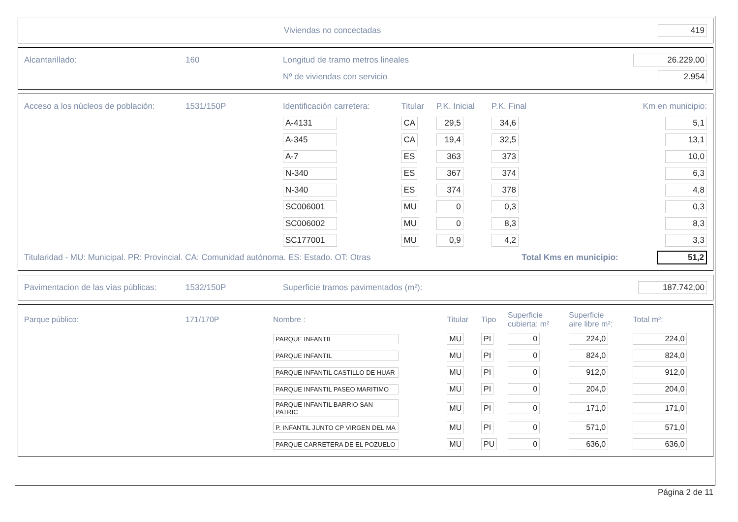| | Viviendas no concectadas | 419 |
| Alcantarillado: | 160 | Longitud de tramo metros lineales | 26.229,00 |
| | | Nº de viviendas con servicio | 2.954 |
| Acceso a los núcleos de población: | 1531/150P | Identificación carretera: | Titular | P.K. Inicial | P.K. Final | Km en municipio: |
| | | A-4131 | CA | 29,5 | 34,6 | 5,1 |
| | | A-345 | CA | 19,4 | 32,5 | 13,1 |
| | | A-7 | ES | 363 | 373 | 10,0 |
| | | N-340 | ES | 367 | 374 | 6,3 |
| | | N-340 | ES | 374 | 378 | 4,8 |
| | | SC006001 | MU | 0 | 0,3 | 0,3 |
| | | SC006002 | MU | 0 | 8,3 | 8,3 |
| | | SC177001 | MU | 0,9 | 4,2 | 3,3 |
| Titularidad - MU: Municipal. PR: Provincial. CA: Comunidad autónoma. ES: Estado. OT: Otras | | | | | Total Kms en municipio: | 51,2 |
| Pavimentacion de las vías públicas: | 1532/150P | Superficie tramos pavimentados (m²): | 187.742,00 |
| Parque público: | 171/170P | Nombre : | Titular | Tipo | Superficie cubierta: m² | Superficie aire libre m²: | Total m²: |
| | | PARQUE INFANTIL | MU | PI | 0 | 224,0 | 224,0 |
| | | PARQUE INFANTIL | MU | PI | 0 | 824,0 | 824,0 |
| | | PARQUE INFANTIL CASTILLO DE HUAR | MU | PI | 0 | 912,0 | 912,0 |
| | | PARQUE INFANTIL PASEO MARITIMO | MU | PI | 0 | 204,0 | 204,0 |
| | | PARQUE INFANTIL BARRIO SAN PATRIC | MU | PI | 0 | 171,0 | 171,0 |
| | | P. INFANTIL JUNTO CP VIRGEN DEL MA | MU | PI | 0 | 571,0 | 571,0 |
| | | PARQUE CARRETERA DE EL POZUELO | MU | PU | 0 | 636,0 | 636,0 |
Página 2 de 11